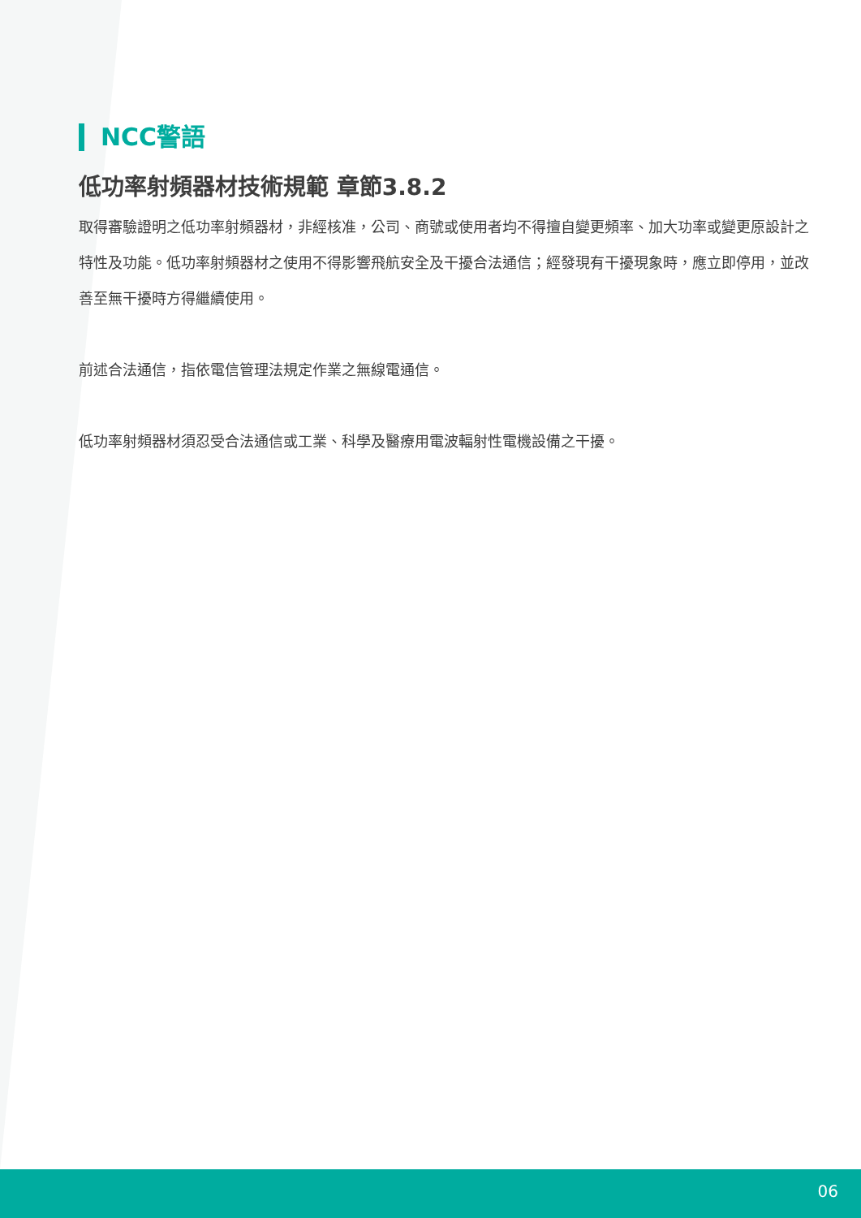NCC警語
低功率射頻器材技術規範 章節3.8.2
取得審驗證明之低功率射頻器材，非經核准，公司、商號或使用者均不得擅自變更頻率、加大功率或變更原設計之特性及功能。低功率射頻器材之使用不得影響飛航安全及干擾合法通信；經發現有干擾現象時，應立即停用，並改善至無干擾時方得繼續使用。
前述合法通信，指依電信管理法規定作業之無線電通信。
低功率射頻器材須忍受合法通信或工業、科學及醫療用電波輻射性電機設備之干擾。
06